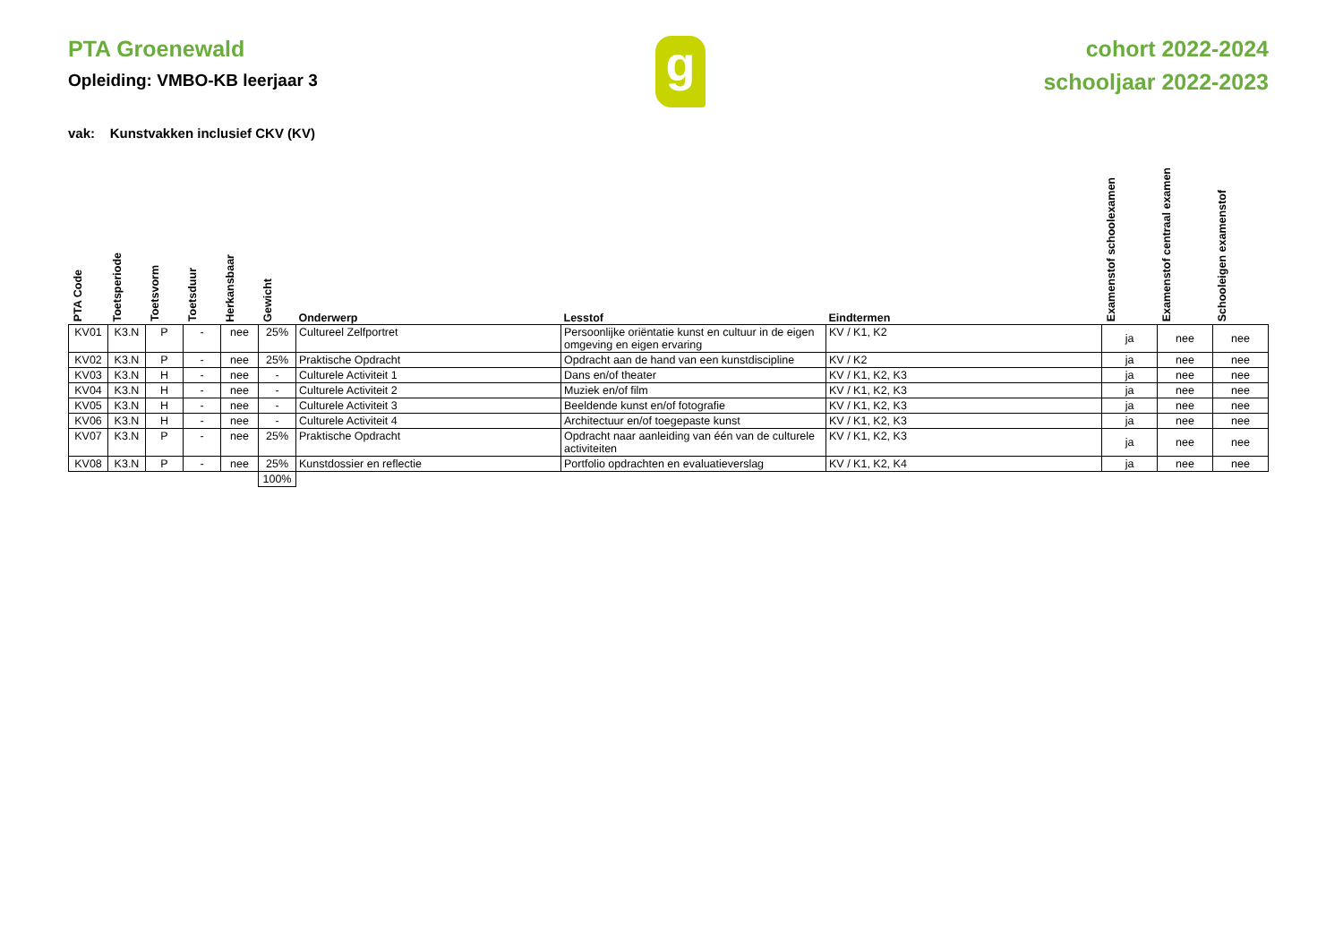PTA Groenewald
Opleiding: VMBO-KB leerjaar 3
g
cohort 2022-2024
schooljaar 2022-2023
vak: Kunstvakken inclusief CKV (KV)
| PTA Code | Toetsperiode | Toetsvorm | Toetsduur | Herkansbaar | Gewicht | Onderwerp | Lesstof | Eindtermen | Examenstof schoolexamen | Examenstof centraal examen | Schooleigen examenstof |
| --- | --- | --- | --- | --- | --- | --- | --- | --- | --- | --- | --- |
| KV01 | K3.N | P | - | nee | 25% | Cultureel Zelfportret | Persoonlijke oriëntatie kunst en cultuur in de eigen omgeving en eigen ervaring | KV / K1, K2 | ja | nee | nee |
| KV02 | K3.N | P | - | nee | 25% | Praktische Opdracht | Opdracht aan de hand van een kunstdiscipline | KV / K2 | ja | nee | nee |
| KV03 | K3.N | H | - | nee | - | Culturele Activiteit 1 | Dans en/of theater | KV / K1, K2, K3 | ja | nee | nee |
| KV04 | K3.N | H | - | nee | - | Culturele Activiteit 2 | Muziek en/of film | KV / K1, K2, K3 | ja | nee | nee |
| KV05 | K3.N | H | - | nee | - | Culturele Activiteit 3 | Beeldende kunst en/of fotografie | KV / K1, K2, K3 | ja | nee | nee |
| KV06 | K3.N | H | - | nee | - | Culturele Activiteit 4 | Architectuur en/of toegepaste kunst | KV / K1, K2, K3 | ja | nee | nee |
| KV07 | K3.N | P | - | nee | 25% | Praktische Opdracht | Opdracht naar aanleiding van één van de culturele activiteiten | KV / K1, K2, K3 | ja | nee | nee |
| KV08 | K3.N | P | - | nee | 25% | Kunstdossier en reflectie | Portfolio opdrachten en evaluatieverslag | KV / K1, K2, K4 | ja | nee | nee |
| | | | | | 100% | | | | | | |